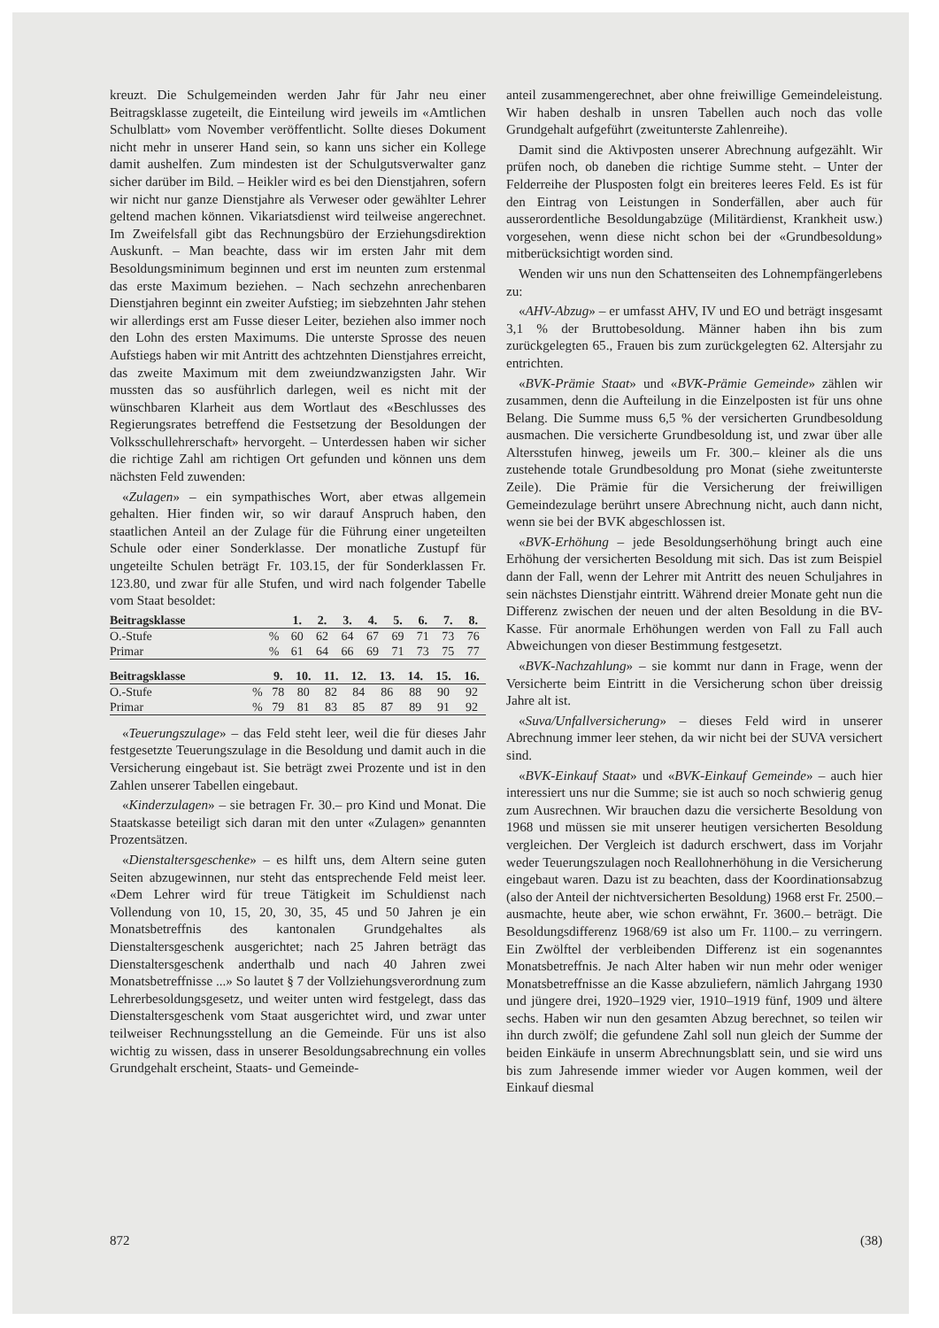kreuzt. Die Schulgemeinden werden Jahr für Jahr neu einer Beitragsklasse zugeteilt, die Einteilung wird jeweils im «Amtlichen Schulblatt» vom November veröffentlicht. Sollte dieses Dokument nicht mehr in unserer Hand sein, so kann uns sicher ein Kollege damit aushelfen. Zum mindesten ist der Schulgutsverwalter ganz sicher darüber im Bild. – Heikler wird es bei den Dienstjahren, sofern wir nicht nur ganze Dienstjahre als Verweser oder gewählter Lehrer geltend machen können. Vikariatsdienst wird teilweise angerechnet. Im Zweifelsfall gibt das Rechnungsbüro der Erziehungsdirektion Auskunft. – Man beachte, dass wir im ersten Jahr mit dem Besoldungsminimum beginnen und erst im neunten zum erstenmal das erste Maximum beziehen. – Nach sechzehn anrechenbaren Dienstjahren beginnt ein zweiter Aufstieg; im siebzehnten Jahr stehen wir allerdings erst am Fusse dieser Leiter, beziehen also immer noch den Lohn des ersten Maximums. Die unterste Sprosse des neuen Aufstiegs haben wir mit Antritt des achtzehnten Dienstjahres erreicht, das zweite Maximum mit dem zweiundzwanzigsten Jahr. Wir mussten das so ausführlich darlegen, weil es nicht mit der wünschbaren Klarheit aus dem Wortlaut des «Beschlusses des Regierungsrates betreffend die Festsetzung der Besoldungen der Volksschullehrerschaft» hervorgeht. – Unterdessen haben wir sicher die richtige Zahl am richtigen Ort gefunden und können uns dem nächsten Feld zuwenden:
«Zulagen» – ein sympathisches Wort, aber etwas allgemein gehalten. Hier finden wir, so wir darauf Anspruch haben, den staatlichen Anteil an der Zulage für die Führung einer ungeteilten Schule oder einer Sonderklasse. Der monatliche Zustupf für ungeteilte Schulen beträgt Fr. 103.15, der für Sonderklassen Fr. 123.80, und zwar für alle Stufen, und wird nach folgender Tabelle vom Staat besoldet:
| Beitragsklasse | | 1. | 2. | 3. | 4. | 5. | 6. | 7. | 8. |
| --- | --- | --- | --- | --- | --- | --- | --- | --- | --- |
| O.-Stufe | % | 60 | 62 | 64 | 67 | 69 | 71 | 73 | 76 |
| Primar | % | 61 | 64 | 66 | 69 | 71 | 73 | 75 | 77 |
| Beitragsklasse | | 9. | 10. | 11. | 12. | 13. | 14. | 15. | 16. |
| --- | --- | --- | --- | --- | --- | --- | --- | --- | --- |
| O.-Stufe | % | 78 | 80 | 82 | 84 | 86 | 88 | 90 | 92 |
| Primar | % | 79 | 81 | 83 | 85 | 87 | 89 | 91 | 92 |
«Teuerungszulage» – das Feld steht leer, weil die für dieses Jahr festgesetzte Teuerungszulage in die Besoldung und damit auch in die Versicherung eingebaut ist. Sie beträgt zwei Prozente und ist in den Zahlen unserer Tabellen eingebaut.
«Kinderzulagen» – sie betragen Fr. 30.– pro Kind und Monat. Die Staatskasse beteiligt sich daran mit den unter «Zulagen» genannten Prozentsätzen.
«Dienstaltersgeschenke» – es hilft uns, dem Altern seine guten Seiten abzugewinnen, nur steht das entsprechende Feld meist leer. «Dem Lehrer wird für treue Tätigkeit im Schuldienst nach Vollendung von 10, 15, 20, 30, 35, 45 und 50 Jahren je ein Monatsbetreffnis des kantonalen Grundgehaltes als Dienstaltersgeschenk ausgerichtet; nach 25 Jahren beträgt das Dienstaltersgeschenk anderthalb und nach 40 Jahren zwei Monatsbetreffnisse ...» So lautet § 7 der Vollziehungsverordnung zum Lehrerbesoldungsgesetz, und weiter unten wird festgelegt, dass das Dienstaltersgeschenk vom Staat ausgerichtet wird, und zwar unter teilweiser Rechnungsstellung an die Gemeinde. Für uns ist also wichtig zu wissen, dass in unserer Besoldungsabrechnung ein volles Grundgehalt erscheint, Staats- und Gemeinde-
anteil zusammengerechnet, aber ohne freiwillige Gemeindeleistung. Wir haben deshalb in unsren Tabellen auch noch das volle Grundgehalt aufgeführt (zweitunterste Zahlenreihe).
Damit sind die Aktivposten unserer Abrechnung aufgezählt. Wir prüfen noch, ob daneben die richtige Summe steht. – Unter der Felderreihe der Plusposten folgt ein breiteres leeres Feld. Es ist für den Eintrag von Leistungen in Sonderfällen, aber auch für ausserordentliche Besoldungabzüge (Militärdienst, Krankheit usw.) vorgesehen, wenn diese nicht schon bei der «Grundbesoldung» mitberücksichtigt worden sind.
Wenden wir uns nun den Schattenseiten des Lohnempfängerlebens zu:
«AHV-Abzug» – er umfasst AHV, IV und EO und beträgt insgesamt 3,1 % der Bruttobesoldung. Männer haben ihn bis zum zurückgelegten 65., Frauen bis zum zurückgelegten 62. Altersjahr zu entrichten.
«BVK-Prämie Staat» und «BVK-Prämie Gemeinde» zählen wir zusammen, denn die Aufteilung in die Einzelposten ist für uns ohne Belang. Die Summe muss 6,5 % der versicherten Grundbesoldung ausmachen. Die versicherte Grundbesoldung ist, und zwar über alle Altersstufen hinweg, jeweils um Fr. 300.– kleiner als die uns zustehende totale Grundbesoldung pro Monat (siehe zweitunterste Zeile). Die Prämie für die Versicherung der freiwilligen Gemeindezulage berührt unsere Abrechnung nicht, auch dann nicht, wenn sie bei der BVK abgeschlossen ist.
«BVK-Erhöhung – jede Besoldungserhöhung bringt auch eine Erhöhung der versicherten Besoldung mit sich. Das ist zum Beispiel dann der Fall, wenn der Lehrer mit Antritt des neuen Schuljahres in sein nächstes Dienstjahr eintritt. Während dreier Monate geht nun die Differenz zwischen der neuen und der alten Besoldung in die BV-Kasse. Für anormale Erhöhungen werden von Fall zu Fall auch Abweichungen von dieser Bestimmung festgesetzt.
«BVK-Nachzahlung» – sie kommt nur dann in Frage, wenn der Versicherte beim Eintritt in die Versicherung schon über dreissig Jahre alt ist.
«Suva/Unfallversicherung» – dieses Feld wird in unserer Abrechnung immer leer stehen, da wir nicht bei der SUVA versichert sind.
«BVK-Einkauf Staat» und «BVK-Einkauf Gemeinde» – auch hier interessiert uns nur die Summe; sie ist auch so noch schwierig genug zum Ausrechnen. Wir brauchen dazu die versicherte Besoldung von 1968 und müssen sie mit unserer heutigen versicherten Besoldung vergleichen. Der Vergleich ist dadurch erschwert, dass im Vorjahr weder Teuerungszulagen noch Reallohnerhöhung in die Versicherung eingebaut waren. Dazu ist zu beachten, dass der Koordinationsabzug (also der Anteil der nichtversicherten Besoldung) 1968 erst Fr. 2500.– ausmachte, heute aber, wie schon erwähnt, Fr. 3600.– beträgt. Die Besoldungsdifferenz 1968/69 ist also um Fr. 1100.– zu verringern. Ein Zwölftel der verbleibenden Differenz ist ein sogenanntes Monatsbetreffnis. Je nach Alter haben wir nun mehr oder weniger Monatsbetreffnisse an die Kasse abzuliefern, nämlich Jahrgang 1930 und jüngere drei, 1920–1929 vier, 1910–1919 fünf, 1909 und ältere sechs. Haben wir nun den gesamten Abzug berechnet, so teilen wir ihn durch zwölf; die gefundene Zahl soll nun gleich der Summe der beiden Einkäufe in unserm Abrechnungsblatt sein, und sie wird uns bis zum Jahresende immer wieder vor Augen kommen, weil der Einkauf diesmal
872 (38)